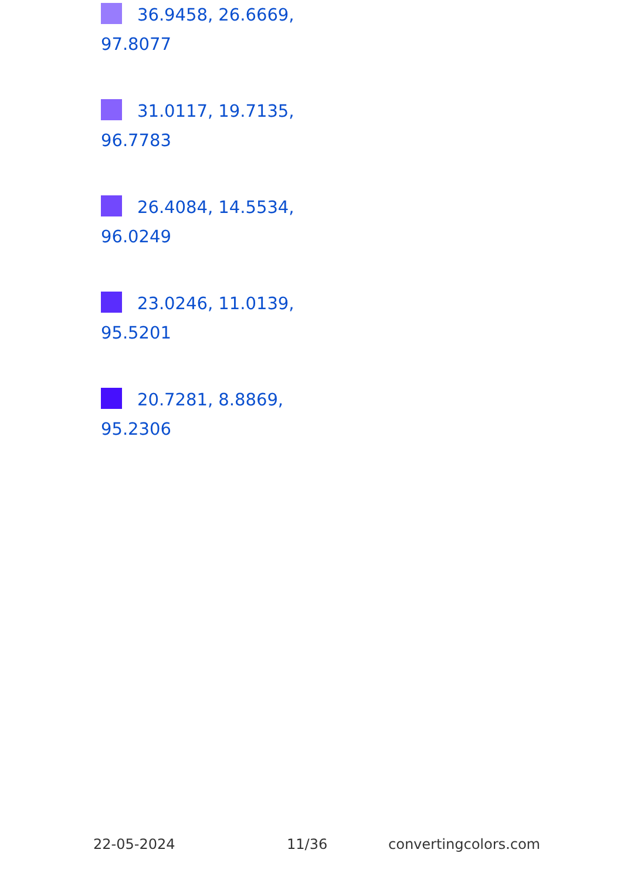36.9458, 26.6669, 97.8077
31.0117, 19.7135, 96.7783
26.4084, 14.5534, 96.0249
23.0246, 11.0139, 95.5201
20.7281, 8.8869, 95.2306
22-05-2024 11/36 convertingcolors.com